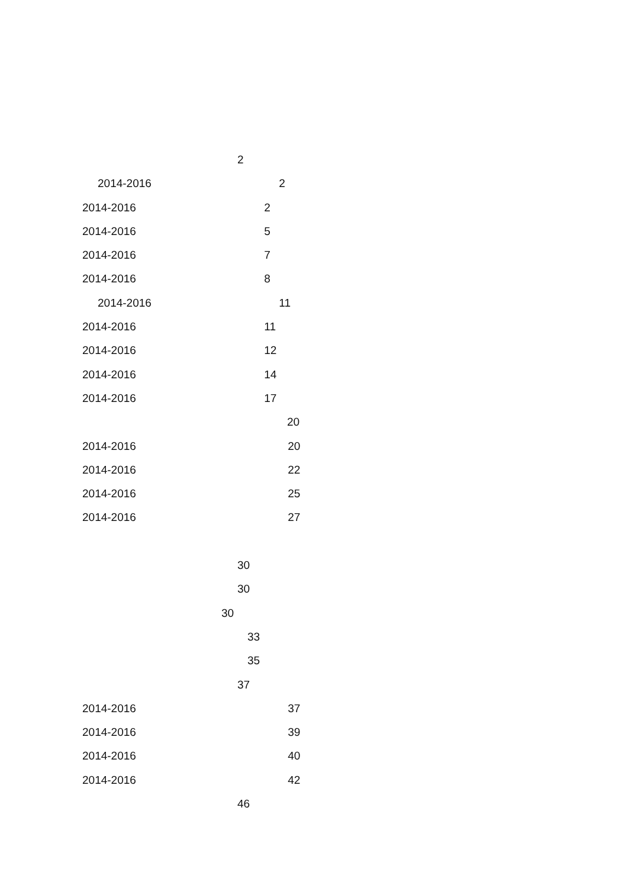2
2014-2016 2
2014-2016 2
2014-2016 5
2014-2016 7
2014-2016 8
2014-2016 11
2014-2016 11
2014-2016 12
2014-2016 14
2014-2016 17
20
2014-2016 20
2014-2016 22
2014-2016 25
2014-2016 27
30
30
30
33
35
37
2014-2016 37
2014-2016 39
2014-2016 40
2014-2016 42
46